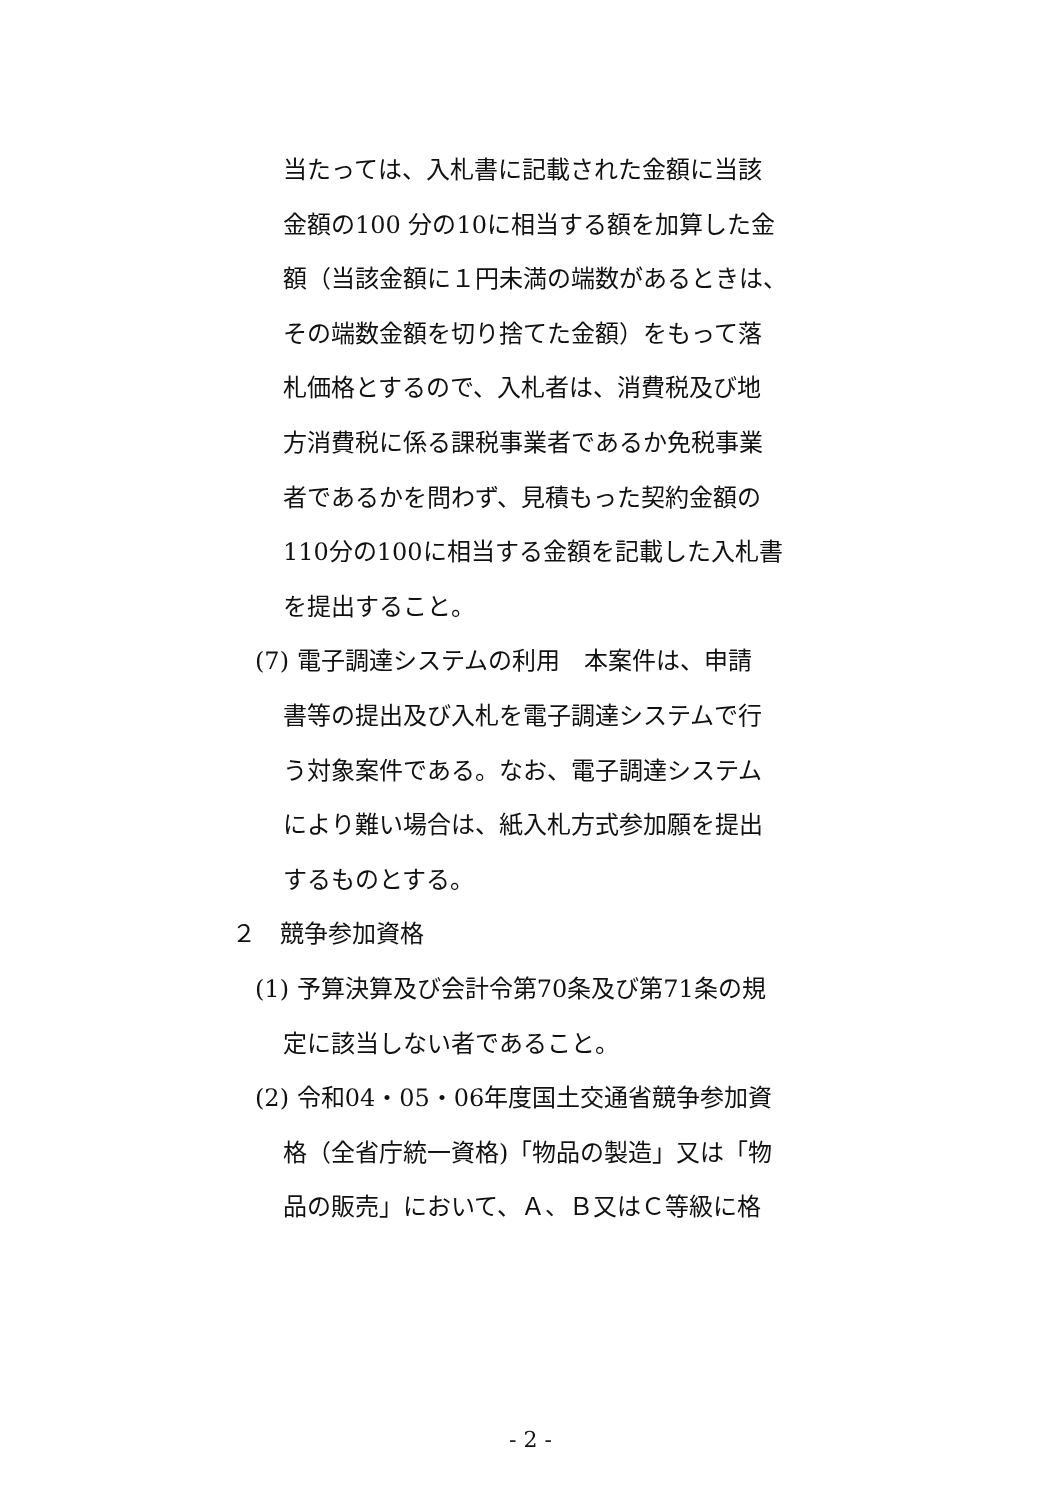当たっては、入札書に記載された金額に当該
金額の100 分の10に相当する額を加算した金
額（当該金額に１円未満の端数があるときは、
その端数金額を切り捨てた金額）をもって落
札価格とするので、入札者は、消費税及び地
方消費税に係る課税事業者であるか免税事業
者であるかを問わず、見積もった契約金額の
110分の100に相当する金額を記載した入札書
を提出すること。
(7) 電子調達システムの利用　本案件は、申請
書等の提出及び入札を電子調達システムで行
う対象案件である。なお、電子調達システム
により難い場合は、紙入札方式参加願を提出
するものとする。
２　競争参加資格
(1) 予算決算及び会計令第70条及び第71条の規
定に該当しない者であること。
(2) 令和04・05・06年度国土交通省競争参加資
格（全省庁統一資格)「物品の製造」又は「物
品の販売」において、Ａ、Ｂ又はＣ等級に格
- 2 -